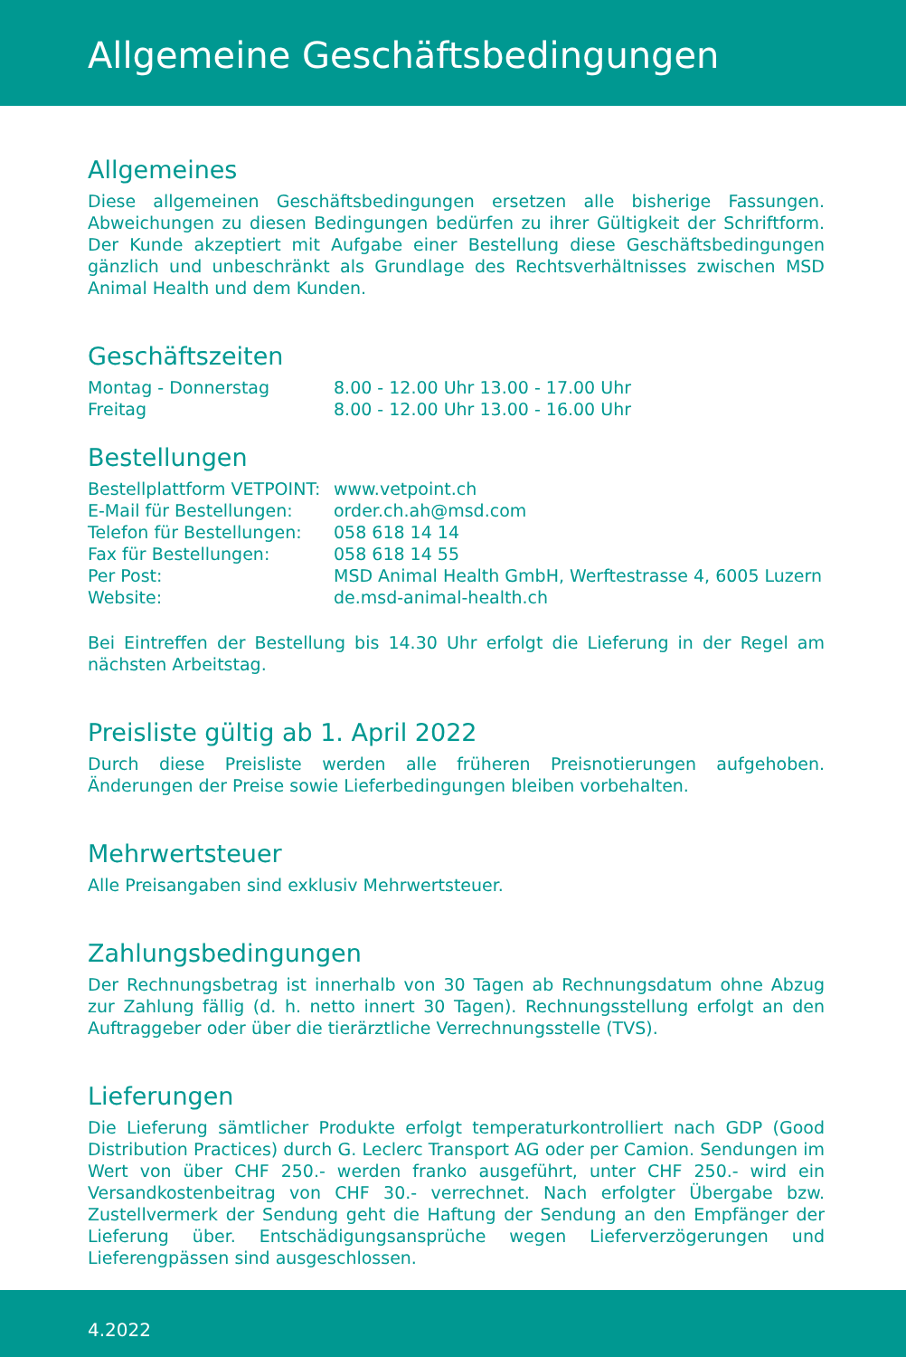Allgemeine Geschäftsbedingungen
Allgemeines
Diese allgemeinen Geschäftsbedingungen ersetzen alle bisherige Fassungen. Abweichungen zu diesen Bedingungen bedürfen zu ihrer Gültigkeit der Schriftform. Der Kunde akzeptiert mit Aufgabe einer Bestellung diese Geschäftsbedingungen gänzlich und unbeschränkt als Grundlage des Rechtsverhältnisses zwischen MSD Animal Health und dem Kunden.
Geschäftszeiten
| Montag - Donnerstag | 8.00 - 12.00 Uhr 13.00 - 17.00 Uhr |
| Freitag | 8.00 - 12.00 Uhr 13.00 - 16.00 Uhr |
Bestellungen
| Bestellplattform VETPOINT: | www.vetpoint.ch |
| E-Mail für Bestellungen: | order.ch.ah@msd.com |
| Telefon für Bestellungen: | 058 618 14 14 |
| Fax für Bestellungen: | 058 618 14 55 |
| Per Post: | MSD Animal Health GmbH, Werftestrasse 4, 6005 Luzern |
| Website: | de.msd-animal-health.ch |
Bei Eintreffen der Bestellung bis 14.30 Uhr erfolgt die Lieferung in der Regel am nächsten Arbeitstag.
Preisliste gültig ab 1. April 2022
Durch diese Preisliste werden alle früheren Preisnotierungen aufgehoben. Änderungen der Preise sowie Lieferbedingungen bleiben vorbehalten.
Mehrwertsteuer
Alle Preisangaben sind exklusiv Mehrwertsteuer.
Zahlungsbedingungen
Der Rechnungsbetrag ist innerhalb von 30 Tagen ab Rechnungsdatum ohne Abzug zur Zahlung fällig (d. h. netto innert 30 Tagen). Rechnungsstellung erfolgt an den Auftraggeber oder über die tierärztliche Verrechnungsstelle (TVS).
Lieferungen
Die Lieferung sämtlicher Produkte erfolgt temperaturkontrolliert nach GDP (Good Distribution Practices) durch G. Leclerc Transport AG oder per Camion. Sendungen im Wert von über CHF 250.- werden franko ausgeführt, unter CHF 250.- wird ein Versandkostenbeitrag von CHF 30.- verrechnet. Nach erfolgter Übergabe bzw. Zustellvermerk der Sendung geht die Haftung der Sendung an den Empfänger der Lieferung über. Entschädigungsansprüche wegen Lieferverzögerungen und Lieferengpässen sind ausgeschlossen.
4.2022